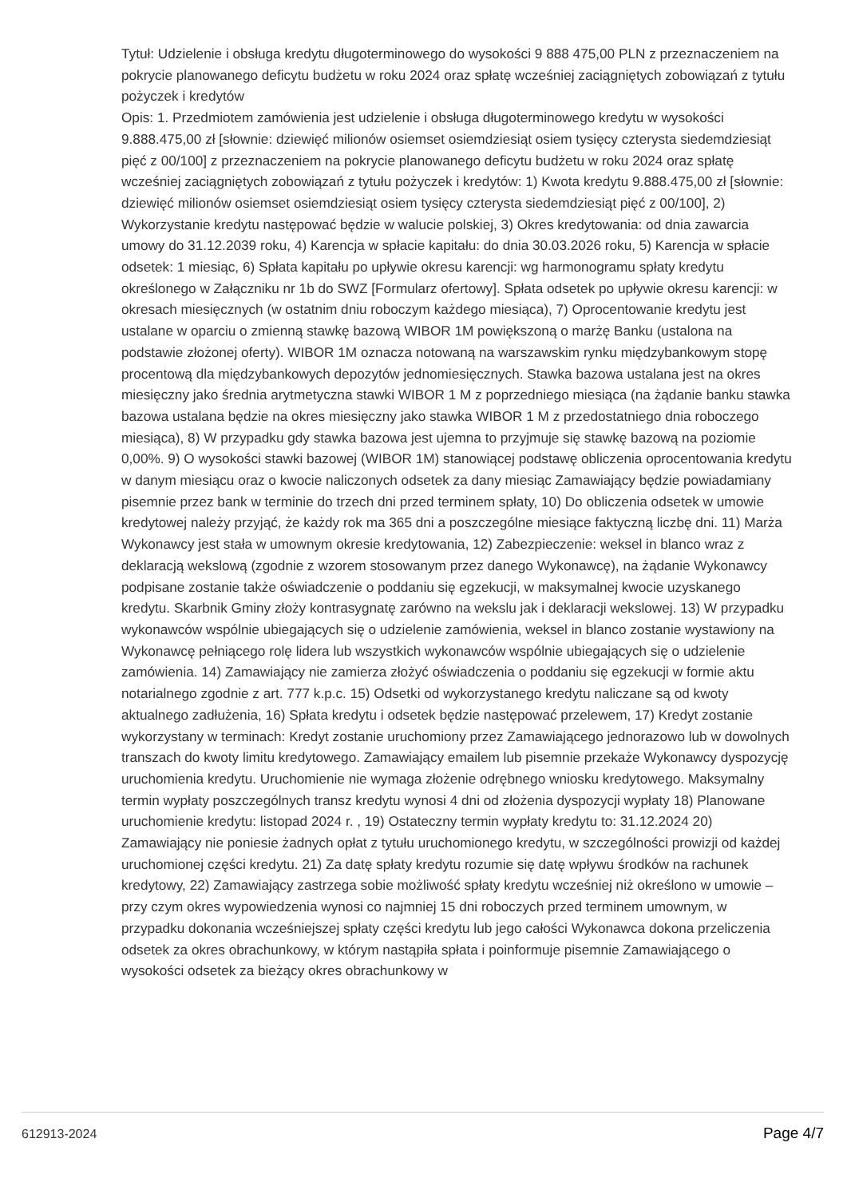Tytuł: Udzielenie i obsługa kredytu długoterminowego do wysokości 9 888 475,00 PLN z przeznaczeniem na pokrycie planowanego deficytu budżetu w roku 2024 oraz spłatę wcześniej zaciągniętych zobowiązań z tytułu pożyczek i kredytów
Opis: 1. Przedmiotem zamówienia jest udzielenie i obsługa długoterminowego kredytu w wysokości 9.888.475,00 zł [słownie: dziewięć milionów osiemset osiemdziesiąt osiem tysięcy czterysta siedemdziesiąt pięć z 00/100] z przeznaczeniem na pokrycie planowanego deficytu budżetu w roku 2024 oraz spłatę wcześniej zaciągniętych zobowiązań z tytułu pożyczek i kredytów: 1) Kwota kredytu 9.888.475,00 zł [słownie: dziewięć milionów osiemset osiemdziesiąt osiem tysięcy czterysta siedemdziesiąt pięć z 00/100], 2) Wykorzystanie kredytu następować będzie w walucie polskiej, 3) Okres kredytowania: od dnia zawarcia umowy do 31.12.2039 roku, 4) Karencja w spłacie kapitału: do dnia 30.03.2026 roku, 5) Karencja w spłacie odsetek: 1 miesiąc, 6) Spłata kapitału po upływie okresu karencji: wg harmonogramu spłaty kredytu określonego w Załączniku nr 1b do SWZ [Formularz ofertowy]. Spłata odsetek po upływie okresu karencji: w okresach miesięcznych (w ostatnim dniu roboczym każdego miesiąca), 7) Oprocentowanie kredytu jest ustalane w oparciu o zmienną stawkę bazową WIBOR 1M powiększoną o marżę Banku (ustalona na podstawie złożonej oferty). WIBOR 1M oznacza notowaną na warszawskim rynku międzybankowym stopę procentową dla międzybankowych depozytów jednomiesięcznych. Stawka bazowa ustalana jest na okres miesięczny jako średnia arytmetyczna stawki WIBOR 1 M z poprzedniego miesiąca (na żądanie banku stawka bazowa ustalana będzie na okres miesięczny jako stawka WIBOR 1 M z przedostatniego dnia roboczego miesiąca), 8) W przypadku gdy stawka bazowa jest ujemna to przyjmuje się stawkę bazową na poziomie 0,00%. 9) O wysokości stawki bazowej (WIBOR 1M) stanowiącej podstawę obliczenia oprocentowania kredytu w danym miesiącu oraz o kwocie naliczonych odsetek za dany miesiąc Zamawiający będzie powiadamiany pisemnie przez bank w terminie do trzech dni przed terminem spłaty, 10) Do obliczenia odsetek w umowie kredytowej należy przyjąć, że każdy rok ma 365 dni a poszczególne miesiące faktyczną liczbę dni. 11) Marża Wykonawcy jest stała w umownym okresie kredytowania, 12) Zabezpieczenie: weksel in blanco wraz z deklaracją wekslową (zgodnie z wzorem stosowanym przez danego Wykonawcę), na żądanie Wykonawcy podpisane zostanie także oświadczenie o poddaniu się egzekucji, w maksymalnej kwocie uzyskanego kredytu. Skarbnik Gminy złoży kontrasygnatę zarówno na wekslu jak i deklaracji wekslowej. 13) W przypadku wykonawców wspólnie ubiegających się o udzielenie zamówienia, weksel in blanco zostanie wystawiony na Wykonawcę pełniącego rolę lidera lub wszystkich wykonawców wspólnie ubiegających się o udzielenie zamówienia. 14) Zamawiający nie zamierza złożyć oświadczenia o poddaniu się egzekucji w formie aktu notarialnego zgodnie z art. 777 k.p.c. 15) Odsetki od wykorzystanego kredytu naliczane są od kwoty aktualnego zadłużenia, 16) Spłata kredytu i odsetek będzie następować przelewem, 17) Kredyt zostanie wykorzystany w terminach: Kredyt zostanie uruchomiony przez Zamawiającego jednorazowo lub w dowolnych transzach do kwoty limitu kredytowego. Zamawiający emailem lub pisemnie przekaże Wykonawcy dyspozycję uruchomienia kredytu. Uruchomienie nie wymaga złożenie odrębnego wniosku kredytowego. Maksymalny termin wypłaty poszczególnych transz kredytu wynosi 4 dni od złożenia dyspozycji wypłaty 18) Planowane uruchomienie kredytu: listopad 2024 r. , 19) Ostateczny termin wypłaty kredytu to: 31.12.2024 20) Zamawiający nie poniesie żadnych opłat z tytułu uruchomionego kredytu, w szczególności prowizji od każdej uruchomionej części kredytu. 21) Za datę spłaty kredytu rozumie się datę wpływu środków na rachunek kredytowy, 22) Zamawiający zastrzega sobie możliwość spłaty kredytu wcześniej niż określono w umowie – przy czym okres wypowiedzenia wynosi co najmniej 15 dni roboczych przed terminem umownym, w przypadku dokonania wcześniejszej spłaty części kredytu lub jego całości Wykonawca dokona przeliczenia odsetek za okres obrachunkowy, w którym nastąpiła spłata i poinformuje pisemnie Zamawiającego o wysokości odsetek za bieżący okres obrachunkowy w
612913-2024 Page 4/7